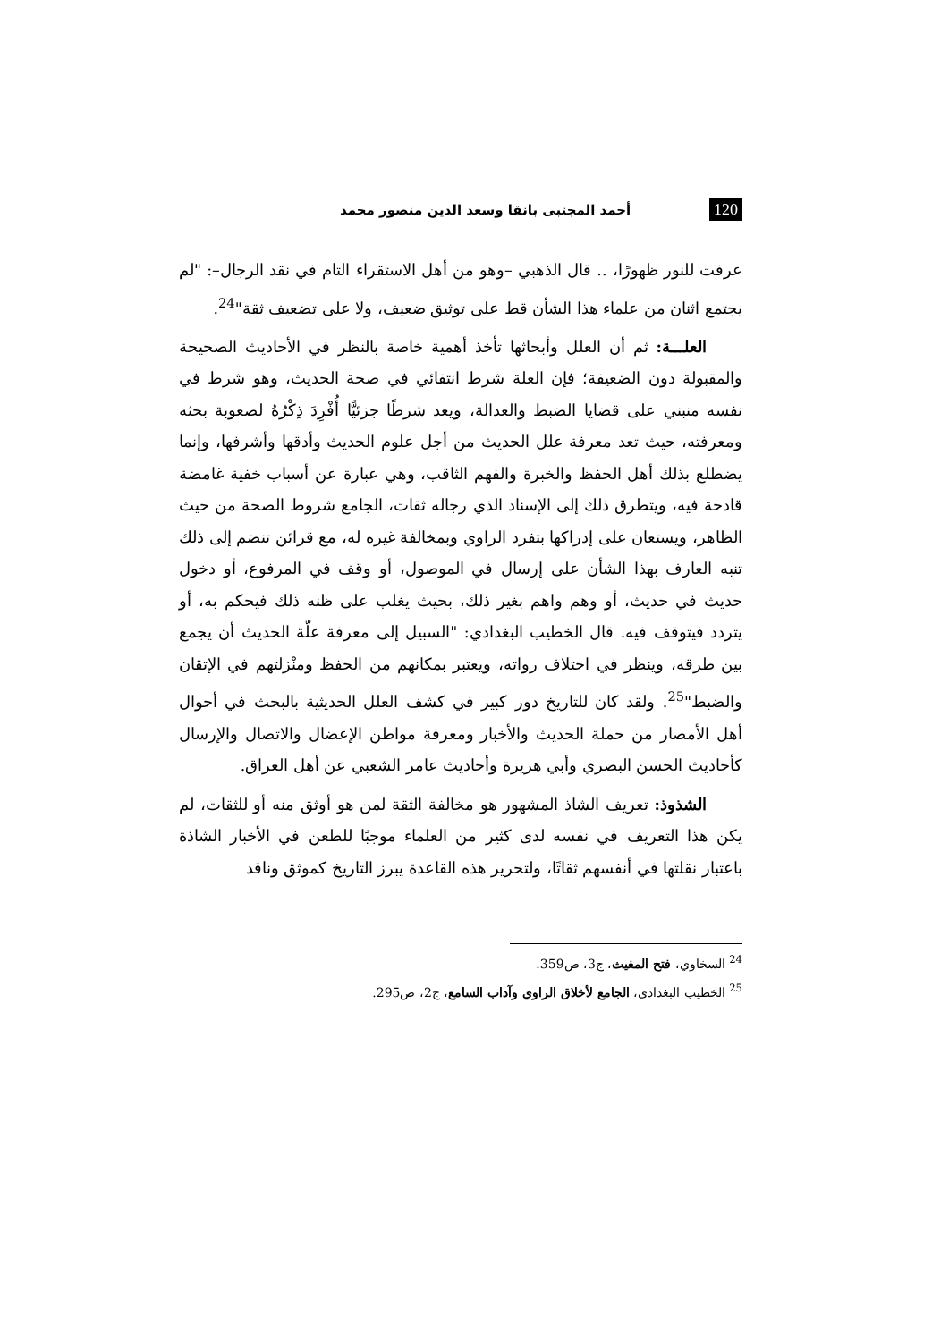120 أحمد المجتبى بانقا وسعد الدين منصور محمد
عرفت للنور ظهورًا، .. قال الذهبي –وهو من أهل الاستقراء التام في نقد الرجال–: "لم يجتمع اثنان من علماء هذا الشأن قط على توثيق ضعيف، ولا على تضعيف ثقة"<sup>24</sup>.
العلـــة: ثم أن العلل وأبحاثها تأخذ أهمية خاصة بالنظر في الأحاديث الصحيحة والمقبولة دون الضعيفة؛ فإن العلة شرط انتفائي في صحة الحديث، وهو شرط في نفسه منبني على قضايا الضبط والعدالة، ويعد شرطًا جزئيًّا أُفْرِدَ ذِكْرُهُ لصعوبة بحثه ومعرفته، حيث تعد معرفة علل الحديث من أجل علوم الحديث وأدقها وأشرفها، وإنما يضطلع بذلك أهل الحفظ والخبرة والفهم الثاقب، وهي عبارة عن أسباب خفية غامضة قادحة فيه، ويتطرق ذلك إلى الإسناد الذي رجاله ثقات، الجامع شروط الصحة من حيث الظاهر، ويستعان على إدراكها بتفرد الراوي وبمخالفة غيره له، مع قرائن تنضم إلى ذلك تنبه العارف بهذا الشأن على إرسال في الموصول، أو وقف في المرفوع، أو دخول حديث في حديث، أو وهم واهم بغير ذلك، بحيث يغلب على ظنه ذلك فيحكم به، أو يتردد فيتوقف فيه. قال الخطيب البغدادي: "السبيل إلى معرفة علّة الحديث أن يجمع بين طرقه، وينظر في اختلاف رواته، ويعتبر بمكانهم من الحفظ ومنْزلتهم في الإتقان والضبط"<sup>25</sup>. ولقد كان للتاريخ دور كبير في كشف العلل الحديثية بالبحث في أحوال أهل الأمصار من حملة الحديث والأخبار ومعرفة مواطن الإعضال والاتصال والإرسال كأحاديث الحسن البصري وأبي هريرة وأحاديث عامر الشعبي عن أهل العراق.
الشذوذ: تعريف الشاذ المشهور هو مخالفة الثقة لمن هو أوثق منه أو للثقات، لم يكن هذا التعريف في نفسه لدى كثير من العلماء موجبًا للطعن في الأخبار الشاذة باعتبار نقلتها في أنفسهم ثقاتًا، ولتحرير هذه القاعدة يبرز التاريخ كموثق وناقد
<sup>24</sup> السخاوي، فتح المغيث، ج3، ص359.
<sup>25</sup> الخطيب البغدادي، الجامع لأخلاق الراوي وآداب السامع، ج2، ص295.